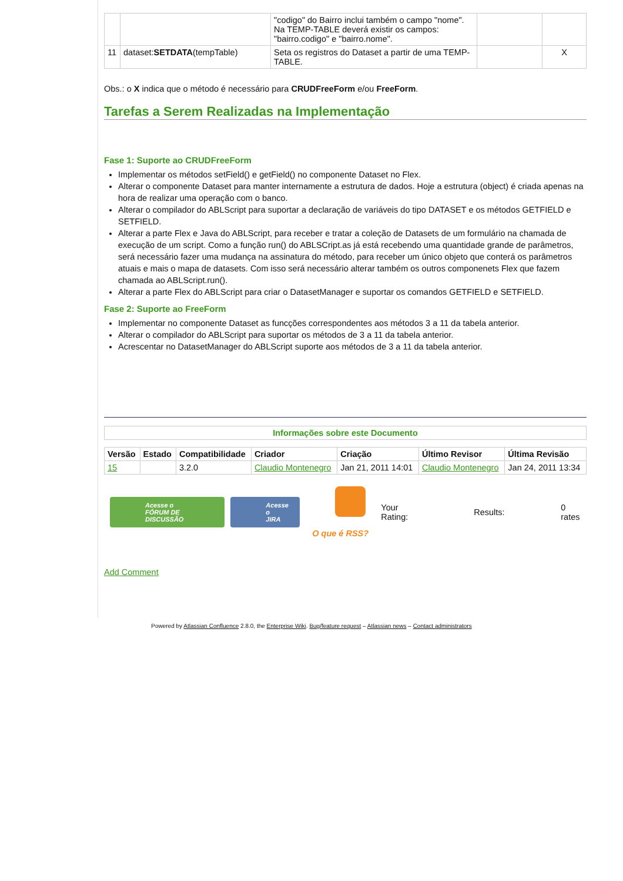| | | "codigo" do Bairro inclui também o campo "nome". Na TEMP-TABLE deverá existir os campos: "bairro.codigo" e "bairro.nome". | | |
| 11 | dataset: SETDATA (tempTable) | Seta os registros do Dataset a partir de uma TEMP-TABLE. | | X |
Obs.: o X indica que o método é necessário para CRUDFreeForm e/ou FreeForm.
Tarefas a Serem Realizadas na Implementação
Fase 1: Suporte ao CRUDFreeForm
Implementar os métodos setField() e getField() no componente Dataset no Flex.
Alterar o componente Dataset para manter internamente a estrutura de dados. Hoje a estrutura (object) é criada apenas na hora de realizar uma operação com o banco.
Alterar o compilador do ABLScript para suportar a declaração de variáveis do tipo DATASET e os métodos GETFIELD e SETFIELD.
Alterar a parte Flex e Java do ABLScript, para receber e tratar a coleção de Datasets de um formulário na chamada de execução de um script. Como a função run() do ABLSCript.as já está recebendo uma quantidade grande de parâmetros, será necessário fazer uma mudança na assinatura do método, para receber um único objeto que conterá os parâmetros atuais e mais o mapa de datasets. Com isso será necessário alterar também os outros componenets Flex que fazem chamada ao ABLScript.run().
Alterar a parte Flex do ABLScript para criar o DatasetManager e suportar os comandos GETFIELD e SETFIELD.
Fase 2: Suporte ao FreeForm
Implementar no componente Dataset as funcções correspondentes aos métodos 3 a 11 da tabela anterior.
Alterar o compilador do ABLScript para suportar os métodos de 3 a 11 da tabela anterior.
Acrescentar no DatasetManager do ABLScript suporte aos métodos de 3 a 11 da tabela anterior.
| Informações sobre este Documento |
| Versão | Estado | Compatibilidade | Criador | Criação | Último Revisor | Última Revisão |
| --- | --- | --- | --- | --- | --- | --- |
| 15 | | 3.2.0 | Claudio Montenegro | Jan 21, 2011 14:01 | Claudio Montenegro | Jan 24, 2011 13:34 |
Acesse o
FÓRUM DE DISCUSSÃO Acesse o
JIRA
O que é RSS?
Your
Rating: Results: 0 rates
Add Comment
Powered by Atlassian Confluence 2.8.0, the Enterprise Wiki. Bug/feature request – Atlassian news – Contact administrators